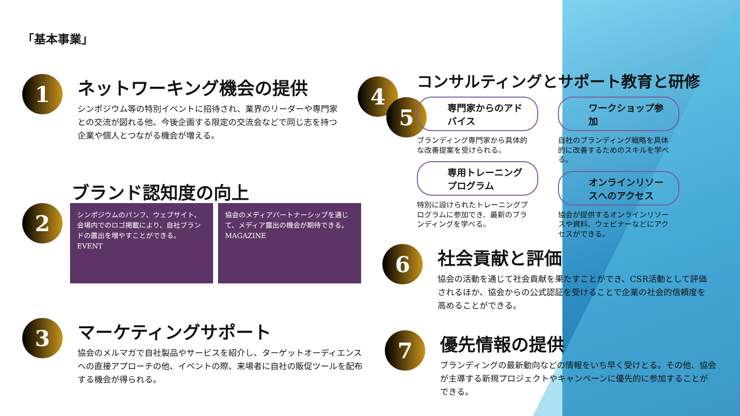「基本事業」
1
ネットワーキング機会の提供
シンポジウム等の特別イベントに招待され、業界のリーダーや専門家との交流が図れる他、今後企画する限定の交流会などで同じ志を持つ企業や個人とつながる機会が増える。
ブランド認知度の向上
2
シンポジウムのパンフ、ウェブサイト、会場内でのロゴ掲載により、自社ブランドの露出を増やすことができる。
EVENT
協会のメディアパートナーシップを通じて、メディア露出の機会が期待できる。
MAGAZINE
3
マーケティングサポート
協会のメルマガで自社製品やサービスを紹介し、ターゲットオーディエンスへの直接アプローチの他、イベントの際、来場者に自社の販促ツールを配布する機会が得られる。
4
5
コンサルティングとサポート教育と研修
専門家からのアドバイス
ブランディング専門家から具体的な改善提案を受けられる。
専用トレーニングプログラム
特別に設けられたトレーニングプログラムに参加でき、最新のブランディングを学べる。
ワークショップ参加
自社のブランディング戦略を具体的に改善するためのスキルを学べる。
オンラインリソースへのアクセス
協会が提供するオンラインリソースや資料、ウェビナーなどにアクセスができる。
6
社会貢献と評価
協会の活動を通じて社会貢献を果たすことができ、CSR活動として評価されるほか、協会からの公式認証を受けることで企業の社会的信頼度を高めることができる。
7
優先情報の提供
ブランディングの最新動向などの情報をいち早く受けとる。その他、協会が主導する新規プロジェクトやキャンペーンに優先的に参加することができる。